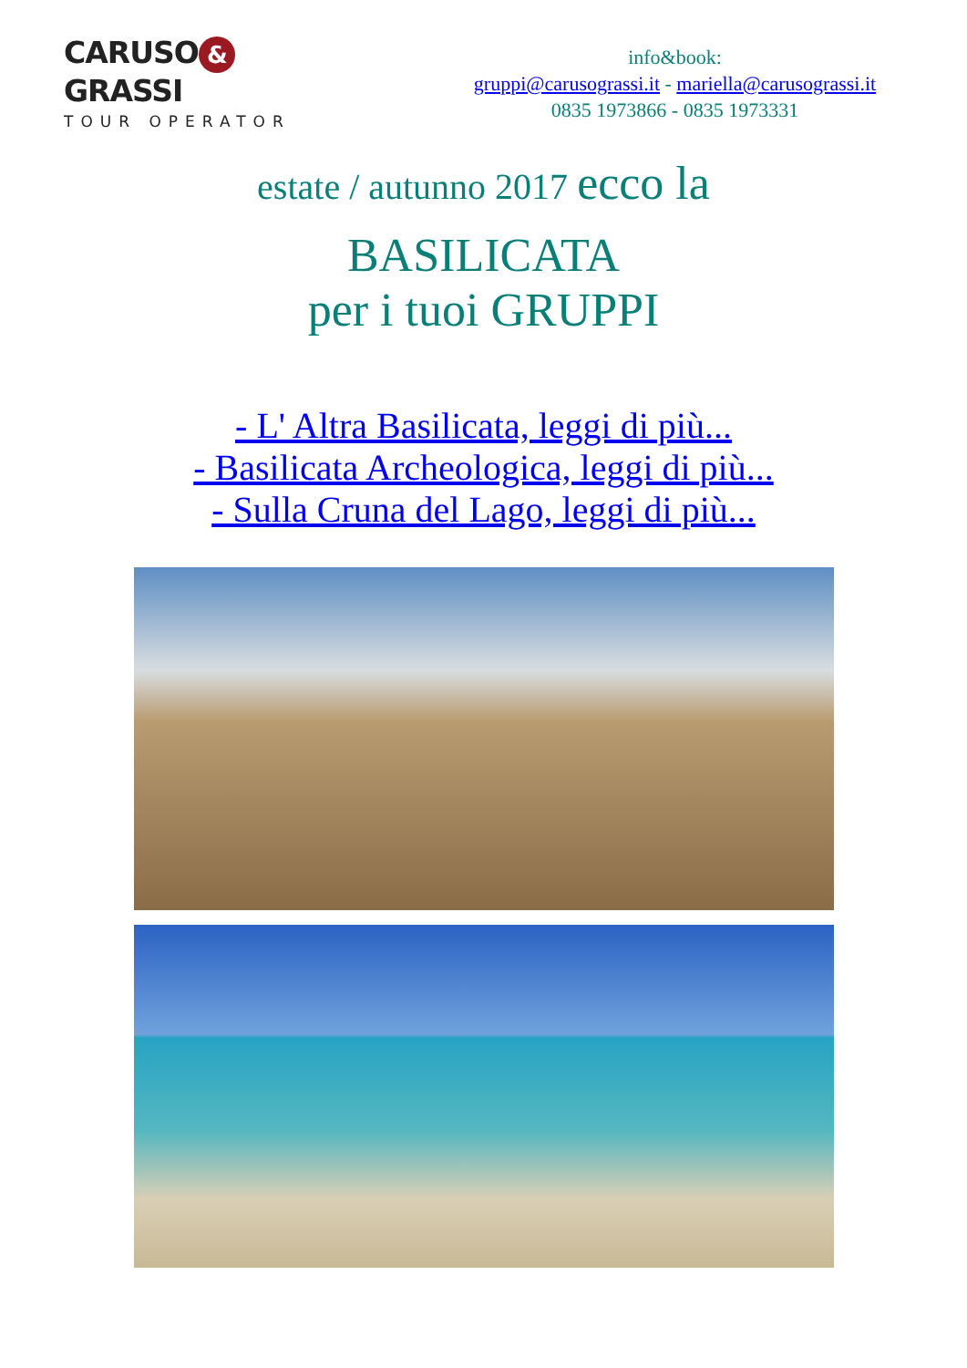CARUSO & GRASSI
TOUR OPERATOR
info&book:
gruppi@carusograssi.it - mariella@carusograssi.it
0835 1973866 - 0835 1973331
estate / autunno 2017 ecco la
BASILICATA
per i tuoi GRUPPI
- L' Altra Basilicata, leggi di più...
- Basilicata Archeologica, leggi di più...
- Sulla Cruna del Lago, leggi di più...